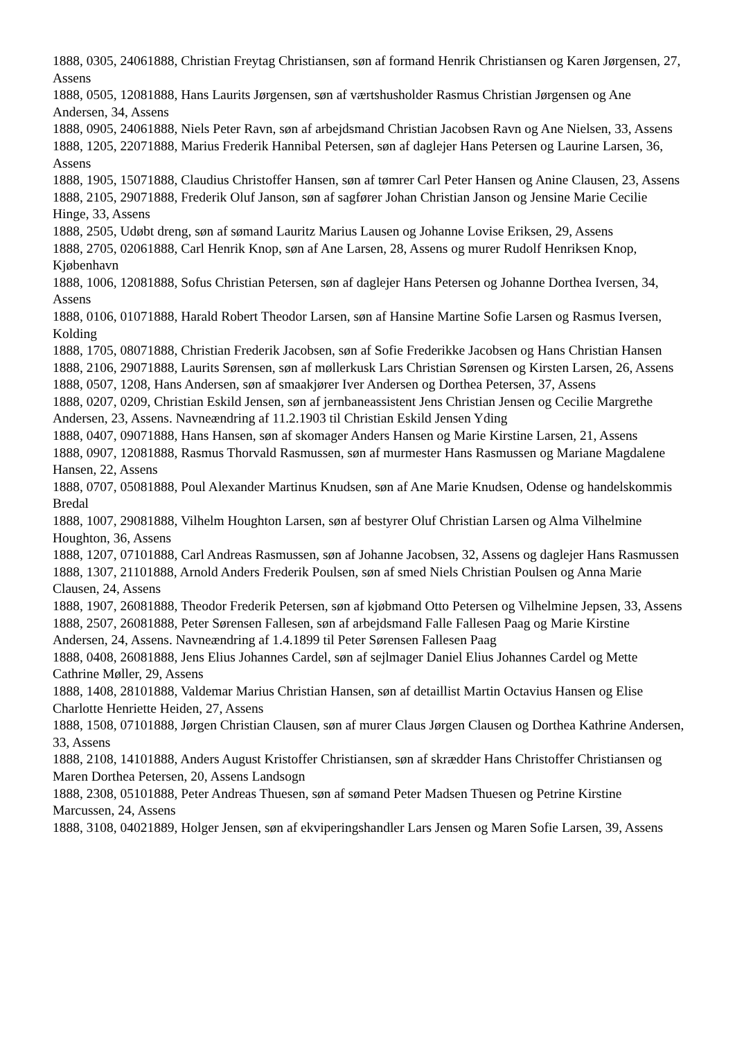1888, 0305, 24061888, Christian Freytag Christiansen, søn af formand Henrik Christiansen og Karen Jørgensen, 27, Assens
1888, 0505, 12081888, Hans Laurits Jørgensen, søn af værtshusholder Rasmus Christian Jørgensen og Ane Andersen, 34, Assens
1888, 0905, 24061888, Niels Peter Ravn, søn af arbejdsmand Christian Jacobsen Ravn og Ane Nielsen, 33, Assens
1888, 1205, 22071888, Marius Frederik Hannibal Petersen, søn af daglejer Hans Petersen og Laurine Larsen, 36, Assens
1888, 1905, 15071888, Claudius Christoffer Hansen, søn af tømrer Carl Peter Hansen og Anine Clausen, 23, Assens
1888, 2105, 29071888, Frederik Oluf Janson, søn af sagfører Johan Christian Janson og Jensine Marie Cecilie Hinge, 33, Assens
1888, 2505, Udøbt dreng, søn af sømand Lauritz Marius Lausen og Johanne Lovise Eriksen, 29, Assens
1888, 2705, 02061888, Carl Henrik Knop, søn af Ane Larsen, 28, Assens og murer Rudolf Henriksen Knop, Kjøbenhavn
1888, 1006, 12081888, Sofus Christian Petersen, søn af daglejer Hans Petersen og Johanne Dorthea Iversen, 34, Assens
1888, 0106, 01071888, Harald Robert Theodor Larsen, søn af Hansine Martine Sofie Larsen og Rasmus Iversen, Kolding
1888, 1705, 08071888, Christian Frederik Jacobsen, søn af Sofie Frederikke Jacobsen og Hans Christian Hansen
1888, 2106, 29071888, Laurits Sørensen, søn af møllerkusk Lars Christian Sørensen og Kirsten Larsen, 26, Assens
1888, 0507, 1208, Hans Andersen, søn af smaakjører Iver Andersen og Dorthea Petersen, 37, Assens
1888, 0207, 0209, Christian Eskild Jensen, søn af jernbaneassistent Jens Christian Jensen og Cecilie Margrethe Andersen, 23, Assens. Navneændring af 11.2.1903 til Christian Eskild Jensen Yding
1888, 0407, 09071888, Hans Hansen, søn af skomager Anders Hansen og Marie Kirstine Larsen, 21, Assens
1888, 0907, 12081888, Rasmus Thorvald Rasmussen, søn af murmester Hans Rasmussen og Mariane Magdalene Hansen, 22, Assens
1888, 0707, 05081888, Poul Alexander Martinus Knudsen, søn af Ane Marie Knudsen, Odense og handelskommis Bredal
1888, 1007, 29081888, Vilhelm Houghton Larsen, søn af bestyrer Oluf Christian Larsen og Alma Vilhelmine Houghton, 36, Assens
1888, 1207, 07101888, Carl Andreas Rasmussen, søn af Johanne Jacobsen, 32, Assens og daglejer Hans Rasmussen
1888, 1307, 21101888, Arnold Anders Frederik Poulsen, søn af smed Niels Christian Poulsen og Anna Marie Clausen, 24, Assens
1888, 1907, 26081888, Theodor Frederik Petersen, søn af kjøbmand Otto Petersen og Vilhelmine Jepsen, 33, Assens
1888, 2507, 26081888, Peter Sørensen Fallesen, søn af arbejdsmand Falle Fallesen Paag og Marie Kirstine Andersen, 24, Assens. Navneændring af 1.4.1899 til Peter Sørensen Fallesen Paag
1888, 0408, 26081888, Jens Elius Johannes Cardel, søn af sejlmager Daniel Elius Johannes Cardel og Mette Cathrine Møller, 29, Assens
1888, 1408, 28101888, Valdemar Marius Christian Hansen, søn af detaillist Martin Octavius Hansen og Elise Charlotte Henriette Heiden, 27, Assens
1888, 1508, 07101888, Jørgen Christian Clausen, søn af murer Claus Jørgen Clausen og Dorthea Kathrine Andersen, 33, Assens
1888, 2108, 14101888, Anders August Kristoffer Christiansen, søn af skrædder Hans Christoffer Christiansen og Maren Dorthea Petersen, 20, Assens Landsogn
1888, 2308, 05101888, Peter Andreas Thuesen, søn af sømand Peter Madsen Thuesen og Petrine Kirstine Marcussen, 24, Assens
1888, 3108, 04021889, Holger Jensen, søn af ekviperingshandler Lars Jensen og Maren Sofie Larsen, 39, Assens